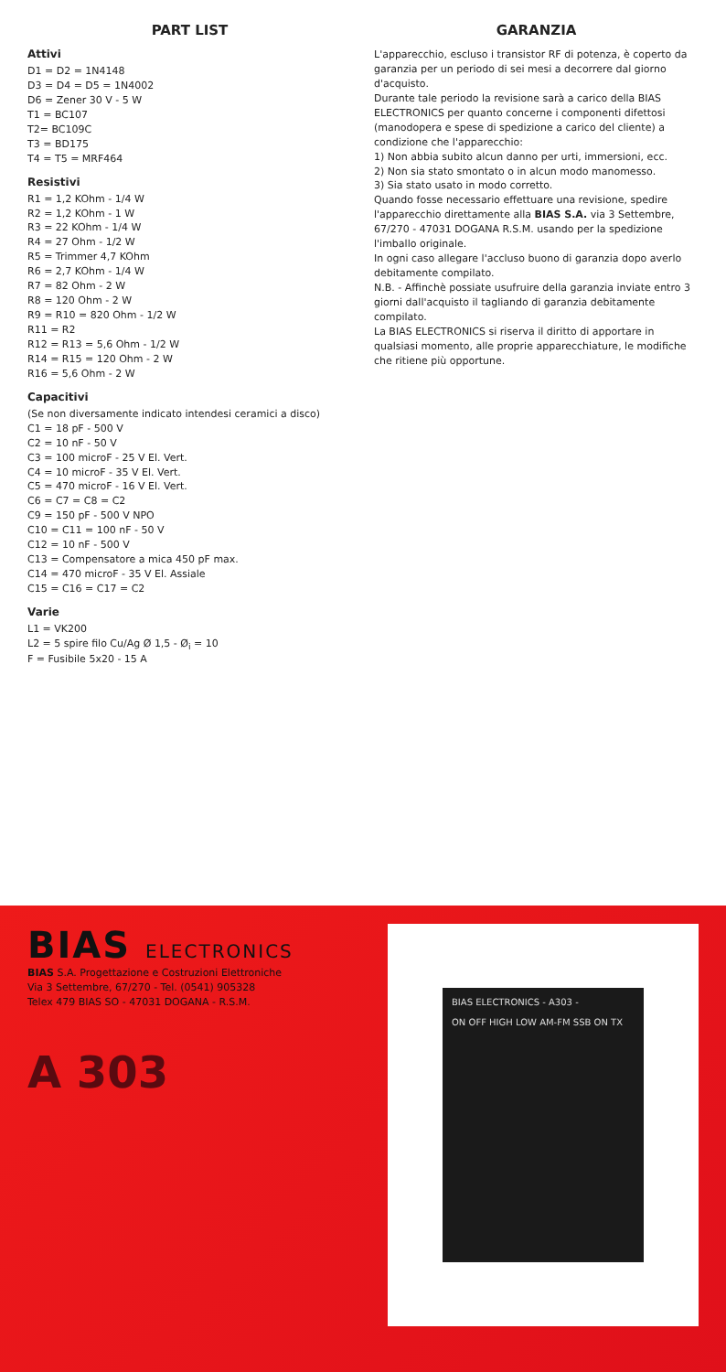PART LIST
Attivi
D1 = D2 = 1N4148
D3 = D4 = D5 = 1N4002
D6 = Zener 30 V - 5 W
T1 = BC107
T2= BC109C
T3 = BD175
T4 = T5 = MRF464
Resistivi
R1 = 1,2 KOhm - 1/4 W
R2 = 1,2 KOhm - 1 W
R3 = 22 KOhm - 1/4 W
R4 = 27 Ohm - 1/2 W
R5 = Trimmer 4,7 KOhm
R6 = 2,7 KOhm - 1/4 W
R7 = 82 Ohm - 2 W
R8 = 120 Ohm - 2 W
R9 = R10 = 820 Ohm - 1/2 W
R11 = R2
R12 = R13 = 5,6 Ohm - 1/2 W
R14 = R15 = 120 Ohm - 2 W
R16 = 5,6 Ohm - 2 W
Capacitivi
(Se non diversamente indicato intendesi ceramici a disco)
C1 = 18 pF - 500 V
C2 = 10 nF - 50 V
C3 = 100 microF - 25 V El. Vert.
C4 = 10 microF - 35 V El. Vert.
C5 = 470 microF - 16 V El. Vert.
C6 = C7 = C8 = C2
C9 = 150 pF - 500 V NPO
C10 = C11 = 100 nF - 50 V
C12 = 10 nF - 500 V
C13 = Compensatore a mica 450 pF max.
C14 = 470 microF - 35 V El. Assiale
C15 = C16 = C17 = C2
Varie
L1 = VK200
L2 = 5 spire filo Cu/Ag Ø 1,5 - Ø<sub>i</sub> = 10
F = Fusibile 5x20 - 15 A
GARANZIA
L'apparecchio, escluso i transistor RF di potenza, è coperto da garanzia per un periodo di sei mesi a decorrere dal giorno d'acquisto.
Durante tale periodo la revisione sarà a carico della BIAS ELECTRONICS per quanto concerne i componenti difettosi (manodopera e spese di spedizione a carico del cliente) a condizione che l'apparecchio:
1) Non abbia subito alcun danno per urti, immersioni, ecc.
2) Non sia stato smontato o in alcun modo manomesso.
3) Sia stato usato in modo corretto.
Quando fosse necessario effettuare una revisione, spedire l'apparecchio direttamente alla BIAS S.A. via 3 Settembre, 67/270 - 47031 DOGANA R.S.M. usando per la spedizione l'imballo originale.
In ogni caso allegare l'accluso buono di garanzia dopo averlo debitamente compilato.
N.B. - Affinchè possiate usufruire della garanzia inviate entro 3 giorni dall'acquisto il tagliando di garanzia debitamente compilato.
La BIAS ELECTRONICS si riserva il diritto di apportare in qualsiasi momento, alle proprie apparecchiature, le modifiche che ritiene più opportune.
BIAS ELECTRONICS
BIAS S.A. Progettazione e Costruzioni Elettroniche
Via 3 Settembre, 67/270 - Tel. (0541) 905328
Telex 479 BIAS SO - 47031 DOGANA - R.S.M.
A 303
BIAS ELECTRONICS - A303 -
ON OFF HIGH LOW AM-FM SSB ON TX